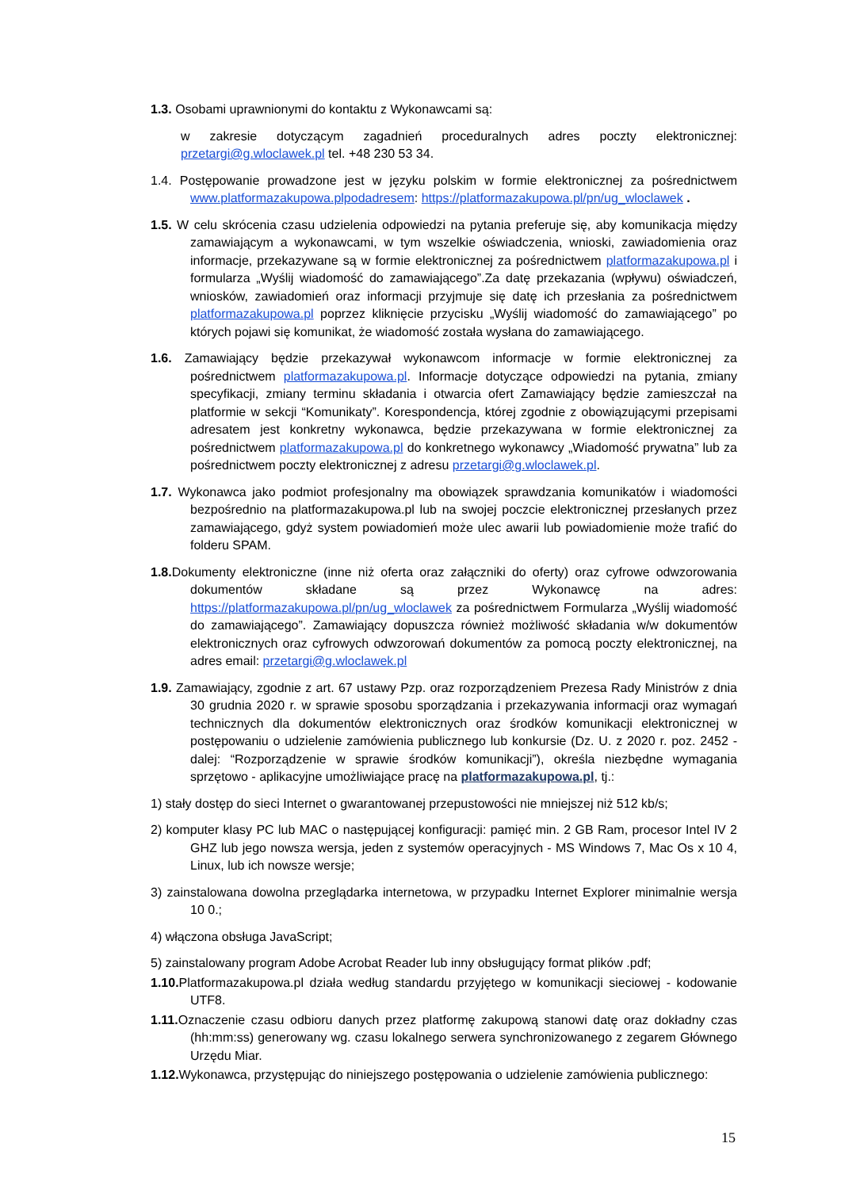1.3. Osobami uprawnionymi do kontaktu z Wykonawcami są:
w zakresie dotyczącym zagadnień proceduralnych adres poczty elektronicznej: przetargi@g.wloclawek.pl tel. +48 230 53 34.
1.4. Postępowanie prowadzone jest w języku polskim w formie elektronicznej za pośrednictwem www.platformazakupowa.plpodadresem: https://platformazakupowa.pl/pn/ug_wloclawek .
1.5. W celu skrócenia czasu udzielenia odpowiedzi na pytania preferuje się, aby komunikacja między zamawiającym a wykonawcami, w tym wszelkie oświadczenia, wnioski, zawiadomienia oraz informacje, przekazywane są w formie elektronicznej za pośrednictwem platformazakupowa.pl i formularza „Wyślij wiadomość do zamawiającego”.Za datę przekazania (wpływu) oświadczeń, wniosków, zawiadomień oraz informacji przyjmuje się datę ich przesłania za pośrednictwem platformazakupowa.pl poprzez kliknięcie przycisku „Wyślij wiadomość do zamawiającego” po których pojawi się komunikat, że wiadomość została wysłana do zamawiającego.
1.6. Zamawiający będzie przekazywał wykonawcom informacje w formie elektronicznej za pośrednictwem platformazakupowa.pl. Informacje dotyczące odpowiedzi na pytania, zmiany specyfikacji, zmiany terminu składania i otwarcia ofert Zamawiający będzie zamieszczał na platformie w sekcji “Komunikaty”. Korespondencja, której zgodnie z obowiązującymi przepisami adresatem jest konkretny wykonawca, będzie przekazywana w formie elektronicznej za pośrednictwem platformazakupowa.pl do konkretnego wykonawcy „Wiadomość prywatna” lub za pośrednictwem poczty elektronicznej z adresu przetargi@g.wloclawek.pl.
1.7. Wykonawca jako podmiot profesjonalny ma obowiązek sprawdzania komunikatów i wiadomości bezpośrednio na platformazakupowa.pl lub na swojej poczcie elektronicznej przesłanych przez zamawiającego, gdyż system powiadomień może ulec awarii lub powiadomienie może trafić do folderu SPAM.
1.8. Dokumenty elektroniczne (inne niż oferta oraz załączniki do oferty) oraz cyfrowe odwzorowania dokumentów składane są przez Wykonawcę na adres: https://platformazakupowa.pl/pn/ug_wloclawek za pośrednictwem Formularza „Wyślij wiadomość do zamawiającego”. Zamawiający dopuszcza również możliwość składania w/w dokumentów elektronicznych oraz cyfrowych odwzorowań dokumentów za pomocą poczty elektronicznej, na adres email: przetargi@g.wloclawek.pl
1.9. Zamawiający, zgodnie z art. 67 ustawy Pzp. oraz rozporządzeniem Prezesa Rady Ministrów z dnia 30 grudnia 2020 r. w sprawie sposobu sporządzania i przekazywania informacji oraz wymagań technicznych dla dokumentów elektronicznych oraz środków komunikacji elektronicznej w postępowaniu o udzielenie zamówienia publicznego lub konkursie (Dz. U. z 2020 r. poz. 2452 - dalej: “Rozporządzenie w sprawie środków komunikacji”), określa niezbędne wymagania sprzętowo - aplikacyjne umożliwiające pracę na platformazakupowa.pl, tj.:
1) stały dostęp do sieci Internet o gwarantowanej przepustowości nie mniejszej niż 512 kb/s;
2) komputer klasy PC lub MAC o następującej konfiguracji: pamięć min. 2 GB Ram, procesor Intel IV 2 GHZ lub jego nowsza wersja, jeden z systemów operacyjnych - MS Windows 7, Mac Os x 10 4, Linux, lub ich nowsze wersje;
3) zainstalowana dowolna przeglądarka internetowa, w przypadku Internet Explorer minimalnie wersja 10 0.;
4) włączona obsługa JavaScript;
5) zainstalowany program Adobe Acrobat Reader lub inny obsługujący format plików .pdf;
1.10. Platformazakupowa.pl działa według standardu przyjętego w komunikacji sieciowej - kodowanie UTF8.
1.11. Oznaczenie czasu odbioru danych przez platformę zakupową stanowi datę oraz dokładny czas (hh:mm:ss) generowany wg. czasu lokalnego serwera synchronizowanego z zegarem Głównego Urzędu Miar.
1.12. Wykonawca, przystępując do niniejszego postępowania o udzielenie zamówienia publicznego:
15